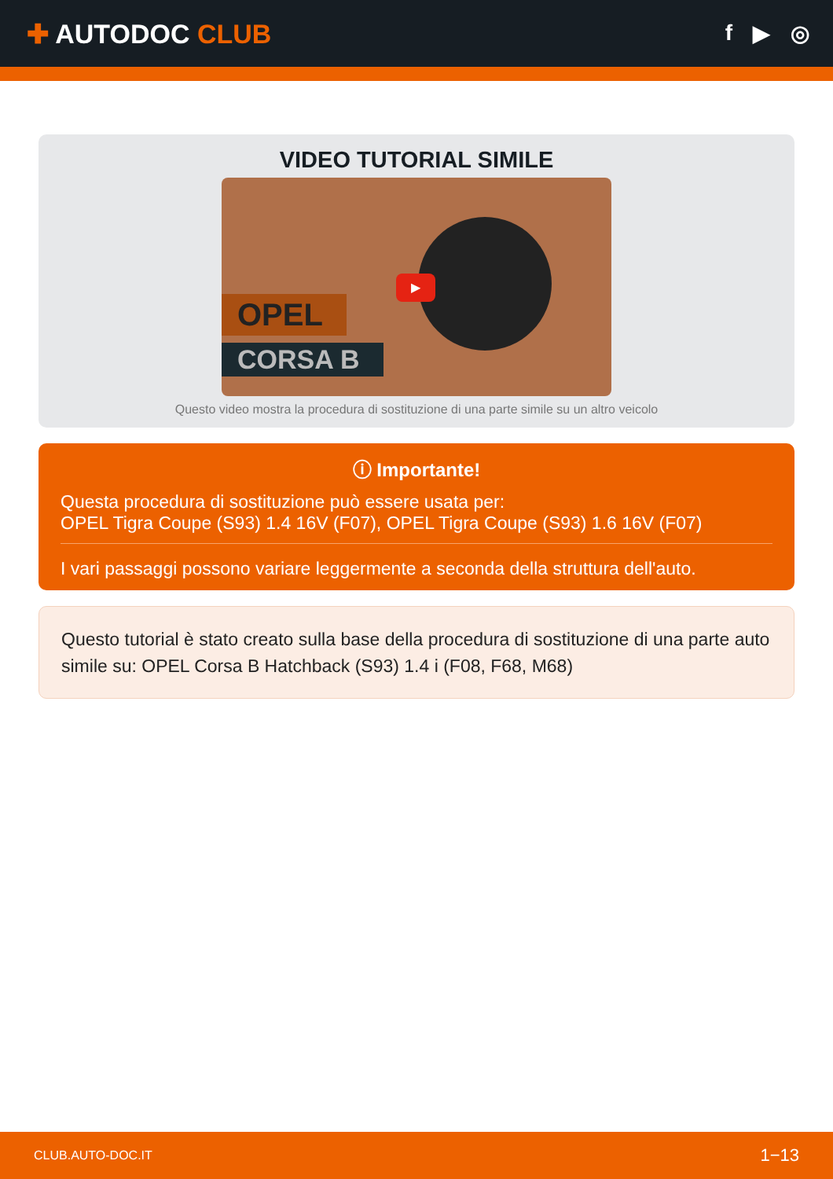✚ AUTODOC CLUB
f ▶ ◎
VIDEO TUTORIAL SIMILE
OPEL
CORSA B
▶
Questo video mostra la procedura di sostituzione di una parte simile su un altro veicolo
ⓘ Importante!
Questa procedura di sostituzione può essere usata per:
OPEL Tigra Coupe (S93) 1.4 16V (F07), OPEL Tigra Coupe (S93) 1.6 16V (F07)
I vari passaggi possono variare leggermente a seconda della struttura dell'auto.
Questo tutorial è stato creato sulla base della procedura di sostituzione di una parte auto simile su: OPEL Corsa B Hatchback (S93) 1.4 i (F08, F68, M68)
CLUB.AUTO-DOC.IT 1−13